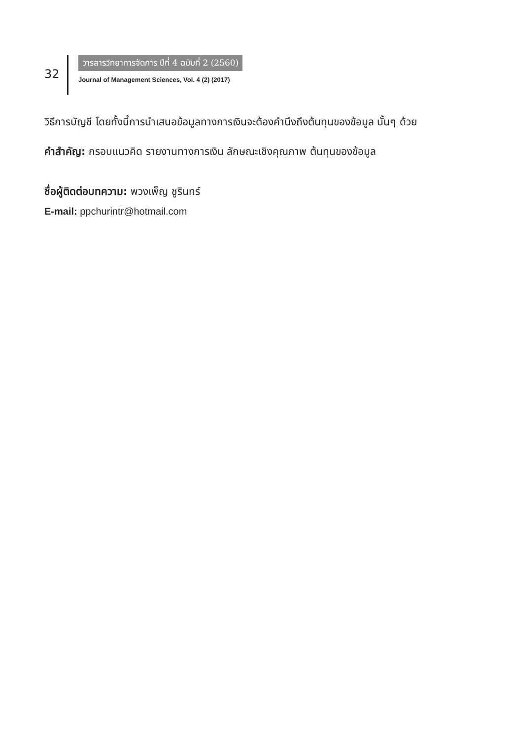32
วารสารวิทยาการจัดการ ปีที่ 4 ฉบับที่ 2 (2560)
Journal of Management Sciences, Vol. 4 (2) (2017)
วิธีการบัญชี โดยทั้งนี้การนำเสนอข้อมูลทางการเงินจะต้องคำนึงถึงต้นทุนของข้อมูล นั้นๆ ด้วย
คำสำคัญ: กรอบแนวคิด รายงานทางการเงิน ลักษณะเชิงคุณภาพ ต้นทุนของข้อมูล
ชื่อผู้ติดต่อบทความ: พวงเพ็ญ ชูรินทร์
E-mail: ppchurintr@hotmail.com